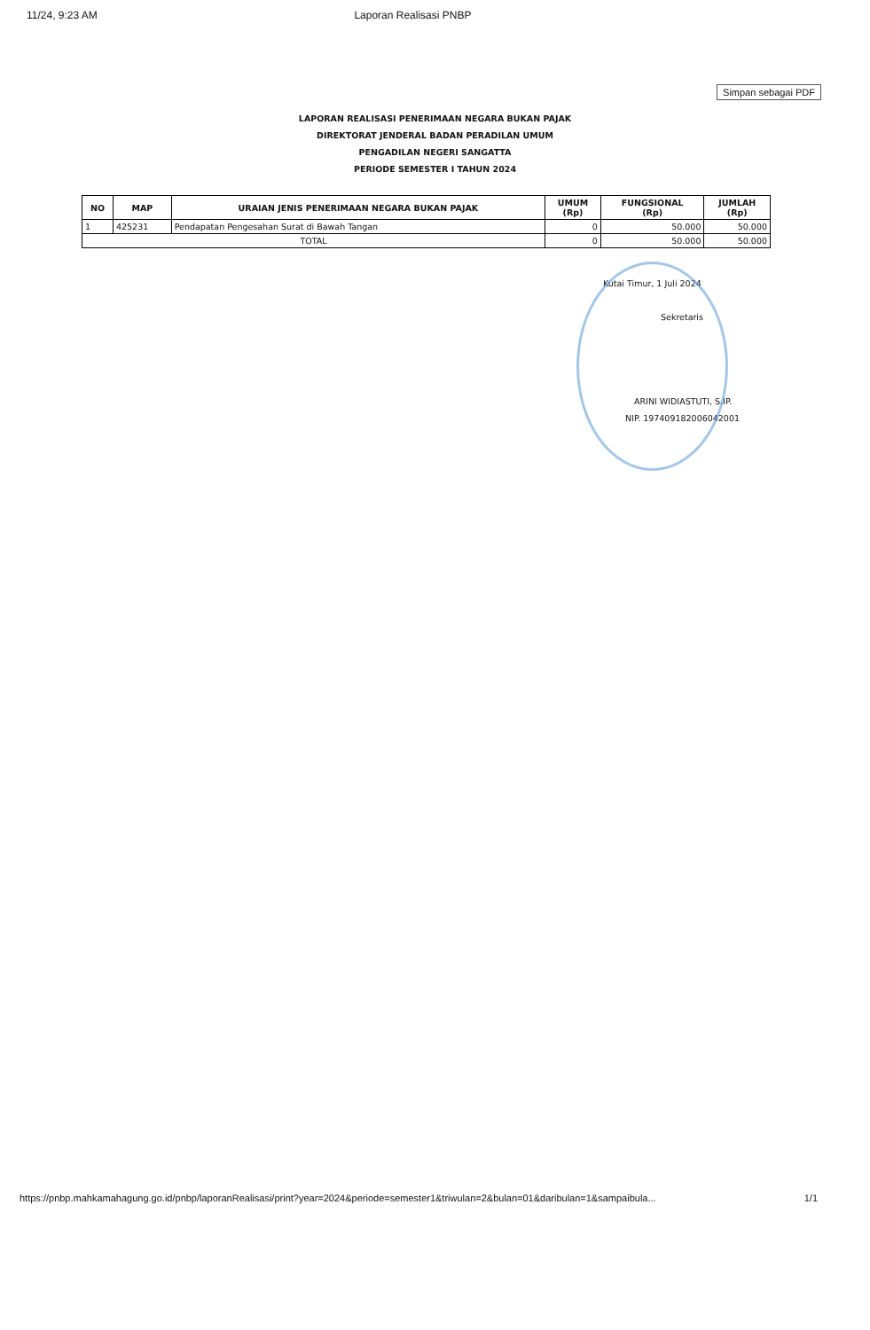11/24, 9:23 AM Laporan Realisasi PNBP
Simpan sebagai PDF
LAPORAN REALISASI PENERIMAAN NEGARA BUKAN PAJAK
DIREKTORAT JENDERAL BADAN PERADILAN UMUM
PENGADILAN NEGERI SANGATTA
PERIODE SEMESTER I TAHUN 2024
| NO | MAP | URAIAN JENIS PENERIMAAN NEGARA BUKAN PAJAK | UMUM (Rp) | FUNGSIONAL (Rp) | JUMLAH (Rp) |
| --- | --- | --- | --- | --- | --- |
| 1 | 425231 | Pendapatan Pengesahan Surat di Bawah Tangan | 0 | 50.000 | 50.000 |
| TOTAL | | | 0 | 50.000 | 50.000 |
Kutai Timur, 1 Juli 2024
Sekretaris
ARINI WIDIASTUTI, S.IP.
NIP. 197409182006042001
https://pnbp.mahkamahagung.go.id/pnbp/laporanRealisasi/print?year=2024&periode=semester1&triwulan=2&bulan=01&daribulan=1&sampaibula... 1/1